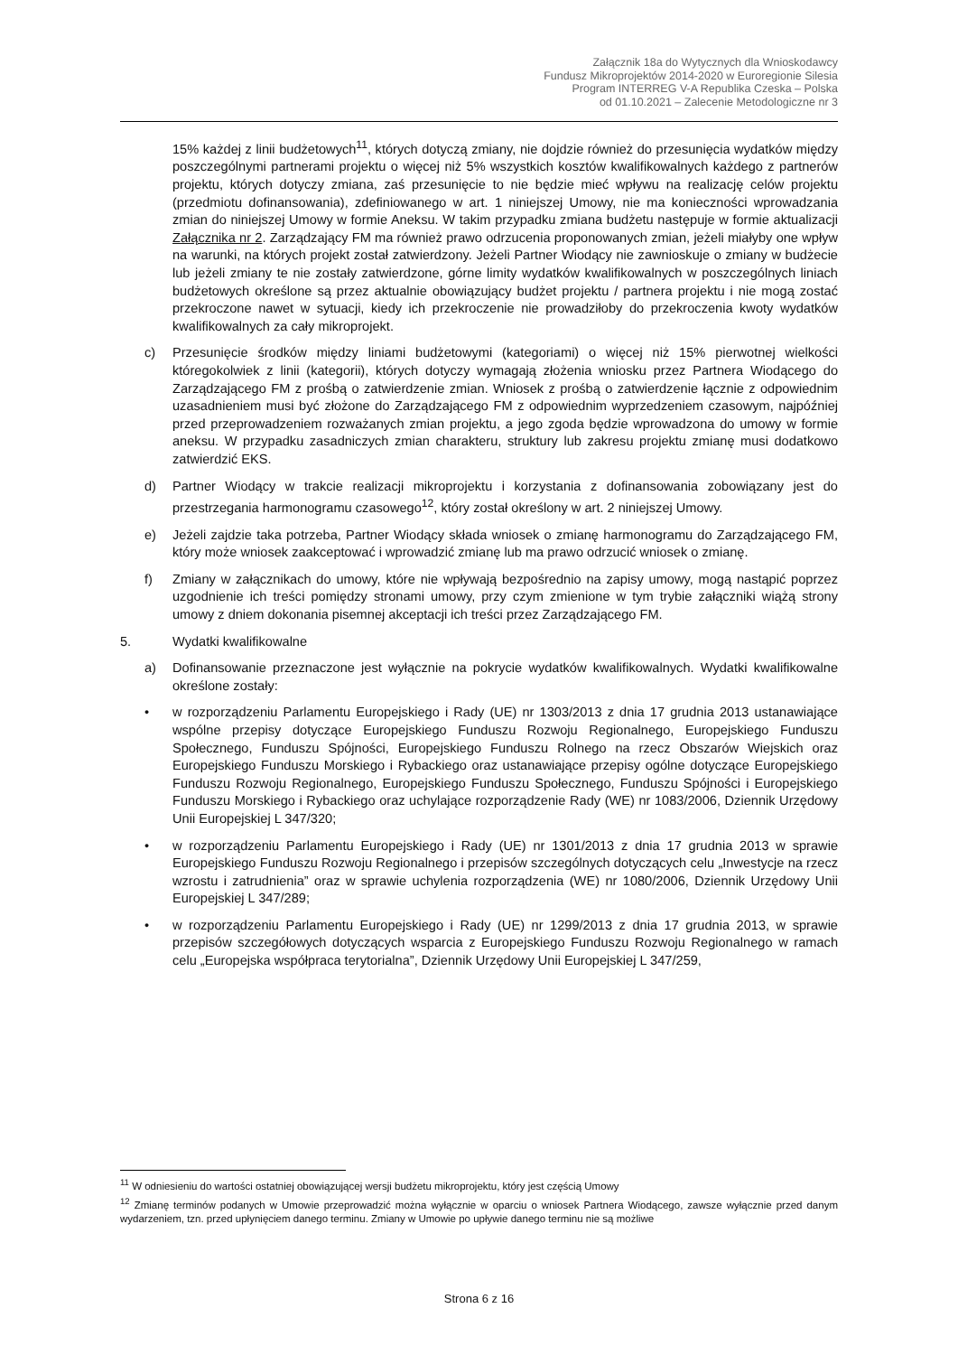Załącznik 18a do Wytycznych dla Wnioskodawcy
Fundusz Mikroprojektów 2014-2020 w Euroregionie Silesia
Program INTERREG V-A Republika Czeska – Polska
od 01.10.2021 – Zalecenie Metodologiczne nr 3
15% każdej z linii budżetowych<sup>11</sup>, których dotyczą zmiany, nie dojdzie również do przesunięcia wydatków między poszczególnymi partnerami projektu o więcej niż 5% wszystkich kosztów kwalifikowalnych każdego z partnerów projektu, których dotyczy zmiana, zaś przesunięcie to nie będzie mieć wpływu na realizację celów projektu (przedmiotu dofinansowania), zdefiniowanego w art. 1 niniejszej Umowy, nie ma konieczności wprowadzania zmian do niniejszej Umowy w formie Aneksu. W takim przypadku zmiana budżetu następuje w formie aktualizacji Załącznika nr 2. Zarządzający FM ma również prawo odrzucenia proponowanych zmian, jeżeli miałyby one wpływ na warunki, na których projekt został zatwierdzony. Jeżeli Partner Wiodący nie zawnioskuje o zmiany w budżecie lub jeżeli zmiany te nie zostały zatwierdzone, górne limity wydatków kwalifikowalnych w poszczególnych liniach budżetowych określone są przez aktualnie obowiązujący budżet projektu / partnera projektu i nie mogą zostać przekroczone nawet w sytuacji, kiedy ich przekroczenie nie prowadziłoby do przekroczenia kwoty wydatków kwalifikowalnych za cały mikroprojekt.
c) Przesunięcie środków między liniami budżetowymi (kategoriami) o więcej niż 15% pierwotnej wielkości któregokolwiek z linii (kategorii), których dotyczy wymagają złożenia wniosku przez Partnera Wiodącego do Zarządzającego FM z prośbą o zatwierdzenie zmian. Wniosek z prośbą o zatwierdzenie łącznie z odpowiednim uzasadnieniem musi być złożone do Zarządzającego FM z odpowiednim wyprzedzeniem czasowym, najpóźniej przed przeprowadzeniem rozważanych zmian projektu, a jego zgoda będzie wprowadzona do umowy w formie aneksu. W przypadku zasadniczych zmian charakteru, struktury lub zakresu projektu zmianę musi dodatkowo zatwierdzić EKS.
d) Partner Wiodący w trakcie realizacji mikroprojektu i korzystania z dofinansowania zobowiązany jest do przestrzegania harmonogramu czasowego<sup>12</sup>, który został określony w art. 2 niniejszej Umowy.
e) Jeżeli zajdzie taka potrzeba, Partner Wiodący składa wniosek o zmianę harmonogramu do Zarządzającego FM, który może wniosek zaakceptować i wprowadzić zmianę lub ma prawo odrzucić wniosek o zmianę.
f) Zmiany w załącznikach do umowy, które nie wpływają bezpośrednio na zapisy umowy, mogą nastąpić poprzez uzgodnienie ich treści pomiędzy stronami umowy, przy czym zmienione w tym trybie załączniki wiążą strony umowy z dniem dokonania pisemnej akceptacji ich treści przez Zarządzającego FM.
5. Wydatki kwalifikowalne
a) Dofinansowanie przeznaczone jest wyłącznie na pokrycie wydatków kwalifikowalnych. Wydatki kwalifikowalne określone zostały:
• w rozporządzeniu Parlamentu Europejskiego i Rady (UE) nr 1303/2013 z dnia 17 grudnia 2013 ustanawiające wspólne przepisy dotyczące Europejskiego Funduszu Rozwoju Regionalnego, Europejskiego Funduszu Społecznego, Funduszu Spójności, Europejskiego Funduszu Rolnego na rzecz Obszarów Wiejskich oraz Europejskiego Funduszu Morskiego i Rybackiego oraz ustanawiające przepisy ogólne dotyczące Europejskiego Funduszu Rozwoju Regionalnego, Europejskiego Funduszu Społecznego, Funduszu Spójności i Europejskiego Funduszu Morskiego i Rybackiego oraz uchylające rozporządzenie Rady (WE) nr 1083/2006, Dziennik Urzędowy Unii Europejskiej L 347/320;
• w rozporządzeniu Parlamentu Europejskiego i Rady (UE) nr 1301/2013 z dnia 17 grudnia 2013 w sprawie Europejskiego Funduszu Rozwoju Regionalnego i przepisów szczególnych dotyczących celu „Inwestycje na rzecz wzrostu i zatrudnienia” oraz w sprawie uchylenia rozporządzenia (WE) nr 1080/2006, Dziennik Urzędowy Unii Europejskiej L 347/289;
• w rozporządzeniu Parlamentu Europejskiego i Rady (UE) nr 1299/2013 z dnia 17 grudnia 2013, w sprawie przepisów szczegółowych dotyczących wsparcia z Europejskiego Funduszu Rozwoju Regionalnego w ramach celu „Europejska współpraca terytorialna”, Dziennik Urzędowy Unii Europejskiej L 347/259,
<sup>11</sup> W odniesieniu do wartości ostatniej obowiązującej wersji budżetu mikroprojektu, który jest częścią Umowy
<sup>12</sup> Zmianę terminów podanych w Umowie przeprowadzić można wyłącznie w oparciu o wniosek Partnera Wiodącego, zawsze wyłącznie przed danym wydarzeniem, tzn. przed upłynięciem danego terminu. Zmiany w Umowie po upływie danego terminu nie są możliwe
Strona 6 z 16